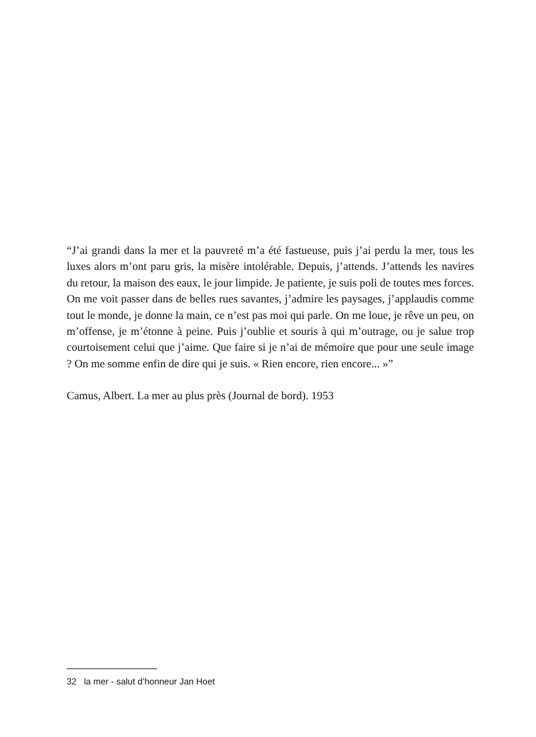“J’ai grandi dans la mer et la pauvreté m’a été fastueuse, puis j’ai perdu la mer, tous les luxes alors m’ont paru gris, la misère intolérable. Depuis, j’attends. J’attends les navires du retour, la maison des eaux, le jour limpide. Je patiente, je suis poli de toutes mes forces. On me voit passer dans de belles rues savantes, j’admire les paysages, j’applaudis comme tout le monde, je donne la main, ce n’est pas moi qui parle. On me loue, je rêve un peu, on m’offense, je m’étonne à peine. Puis j’oublie et souris à qui m’outrage, ou je salue trop courtoisement celui que j’aime. Que faire si je n’ai de mémoire que pour une seule image ? On me somme enfin de dire qui je suis. « Rien encore, rien encore... »”
Camus, Albert. La mer au plus près (Journal de bord). 1953
32 la mer - salut d’honneur Jan Hoet